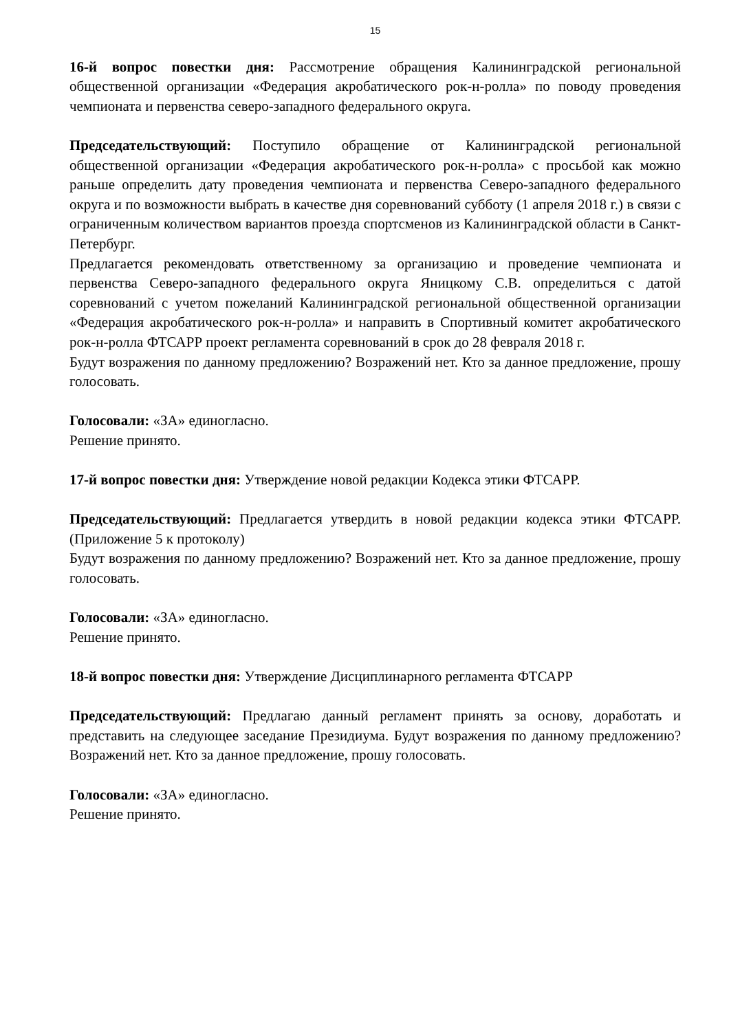15
16-й вопрос повестки дня: Рассмотрение обращения Калининградской региональной общественной организации «Федерация акробатического рок-н-ролла» по поводу проведения чемпионата и первенства северо-западного федерального округа.
Председательствующий: Поступило обращение от Калининградской региональной общественной организации «Федерация акробатического рок-н-ролла» с просьбой как можно раньше определить дату проведения чемпионата и первенства Северо-западного федерального округа и по возможности выбрать в качестве дня соревнований субботу (1 апреля 2018 г.) в связи с ограниченным количеством вариантов проезда спортсменов из Калининградской области в Санкт-Петербург.
Предлагается рекомендовать ответственному за организацию и проведение чемпионата и первенства Северо-западного федерального округа Яницкому С.В. определиться с датой соревнований с учетом пожеланий Калининградской региональной общественной организации «Федерация акробатического рок-н-ролла» и направить в Спортивный комитет акробатического рок-н-ролла ФТСАРР проект регламента соревнований в срок до 28 февраля 2018 г.
Будут возражения по данному предложению? Возражений нет. Кто за данное предложение, прошу голосовать.
Голосовали: «ЗА» единогласно.
Решение принято.
17-й вопрос повестки дня: Утверждение новой редакции Кодекса этики ФТСАРР.
Председательствующий: Предлагается утвердить в новой редакции кодекса этики ФТСАРР. (Приложение 5 к протоколу)
Будут возражения по данному предложению? Возражений нет. Кто за данное предложение, прошу голосовать.
Голосовали: «ЗА» единогласно.
Решение принято.
18-й вопрос повестки дня: Утверждение Дисциплинарного регламента ФТСАРР
Председательствующий: Предлагаю данный регламент принять за основу, доработать и представить на следующее заседание Президиума. Будут возражения по данному предложению? Возражений нет. Кто за данное предложение, прошу голосовать.
Голосовали: «ЗА» единогласно.
Решение принято.